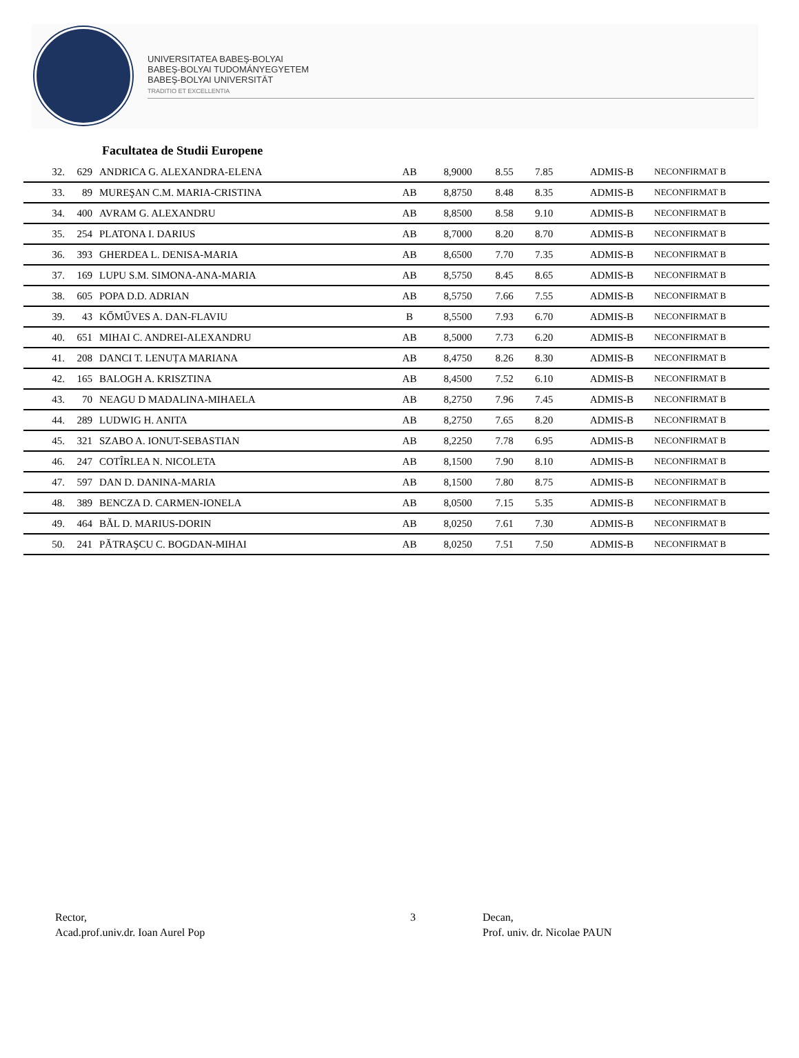UNIVERSITATEA BABEŞ-BOLYAI
BABEŞ-BOLYAI TUDOMÁNYEGYETEM
BABEŞ-BOLYAI UNIVERSITÄT
TRADITIO ET EXCELLENTIA
Facultatea de Studii Europene
| 32. | 629 | | ANDRICA G. ALEXANDRA-ELENA | AB | 8,9000 | 8.55 | 7.85 | ADMIS-B | | NECONFIRMAT B |
| 33. | 89 | | MUREŞAN C.M. MARIA-CRISTINA | AB | 8,8750 | 8.48 | 8.35 | ADMIS-B | | NECONFIRMAT B |
| 34. | 400 | | AVRAM G. ALEXANDRU | AB | 8,8500 | 8.58 | 9.10 | ADMIS-B | | NECONFIRMAT B |
| 35. | 254 | | PLATONA I. DARIUS | AB | 8,7000 | 8.20 | 8.70 | ADMIS-B | | NECONFIRMAT B |
| 36. | 393 | | GHERDEA L. DENISA-MARIA | AB | 8,6500 | 7.70 | 7.35 | ADMIS-B | | NECONFIRMAT B |
| 37. | 169 | | LUPU S.M. SIMONA-ANA-MARIA | AB | 8,5750 | 8.45 | 8.65 | ADMIS-B | | NECONFIRMAT B |
| 38. | 605 | | POPA D.D. ADRIAN | AB | 8,5750 | 7.66 | 7.55 | ADMIS-B | | NECONFIRMAT B |
| 39. | 43 | | KŐMŰVES A. DAN-FLAVIU | B | 8,5500 | 7.93 | 6.70 | ADMIS-B | | NECONFIRMAT B |
| 40. | 651 | | MIHAI C. ANDREI-ALEXANDRU | AB | 8,5000 | 7.73 | 6.20 | ADMIS-B | | NECONFIRMAT B |
| 41. | 208 | | DANCI T. LENUȚA MARIANA | AB | 8,4750 | 8.26 | 8.30 | ADMIS-B | | NECONFIRMAT B |
| 42. | 165 | | BALOGH A. KRISZTINA | AB | 8,4500 | 7.52 | 6.10 | ADMIS-B | | NECONFIRMAT B |
| 43. | 70 | | NEAGU D MADALINA-MIHAELA | AB | 8,2750 | 7.96 | 7.45 | ADMIS-B | | NECONFIRMAT B |
| 44. | 289 | | LUDWIG H. ANITA | AB | 8,2750 | 7.65 | 8.20 | ADMIS-B | | NECONFIRMAT B |
| 45. | 321 | | SZABO A. IONUT-SEBASTIAN | AB | 8,2250 | 7.78 | 6.95 | ADMIS-B | | NECONFIRMAT B |
| 46. | 247 | | COTÎRLEA N. NICOLETA | AB | 8,1500 | 7.90 | 8.10 | ADMIS-B | | NECONFIRMAT B |
| 47. | 597 | | DAN D. DANINA-MARIA | AB | 8,1500 | 7.80 | 8.75 | ADMIS-B | | NECONFIRMAT B |
| 48. | 389 | | BENCZA D. CARMEN-IONELA | AB | 8,0500 | 7.15 | 5.35 | ADMIS-B | | NECONFIRMAT B |
| 49. | 464 | | BĂL D. MARIUS-DORIN | AB | 8,0250 | 7.61 | 7.30 | ADMIS-B | | NECONFIRMAT B |
| 50. | 241 | | PĂTRAŞCU C. BOGDAN-MIHAI | AB | 8,0250 | 7.51 | 7.50 | ADMIS-B | | NECONFIRMAT B |
Rector,
Acad.prof.univ.dr. Ioan Aurel Pop
3 Decan,
Prof. univ. dr. Nicolae PAUN